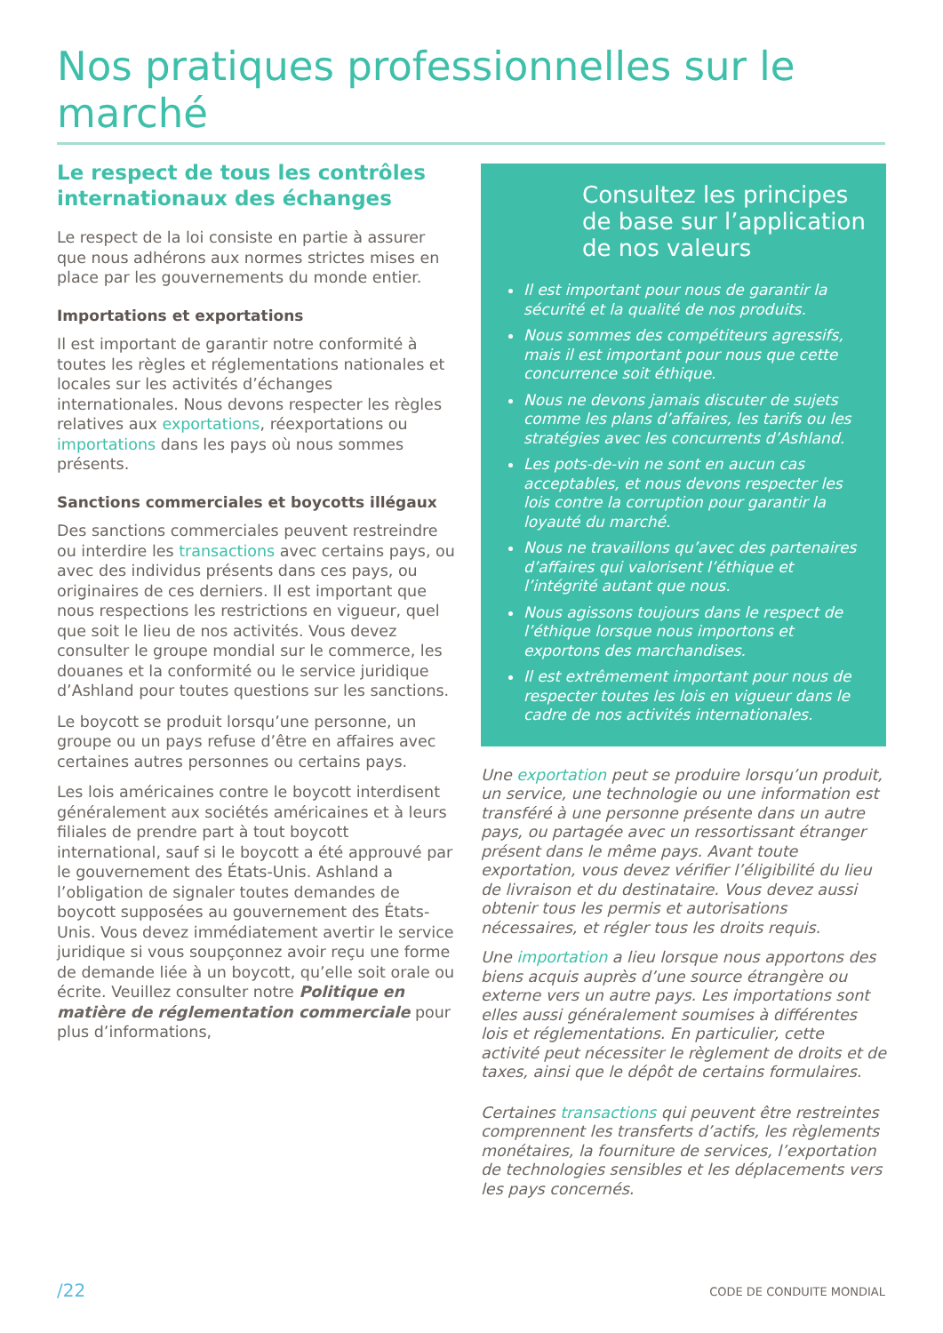Nos pratiques professionnelles sur le marché
Le respect de tous les contrôles internationaux des échanges
Le respect de la loi consiste en partie à assurer que nous adhérons aux normes strictes mises en place par les gouvernements du monde entier.
Importations et exportations
Il est important de garantir notre conformité à toutes les règles et réglementations nationales et locales sur les activités d’échanges internationales. Nous devons respecter les règles relatives aux exportations, réexportations ou importations dans les pays où nous sommes présents.
Sanctions commerciales et boycotts illégaux
Des sanctions commerciales peuvent restreindre ou interdire les transactions avec certains pays, ou avec des individus présents dans ces pays, ou originaires de ces derniers. Il est important que nous respections les restrictions en vigueur, quel que soit le lieu de nos activités. Vous devez consulter le groupe mondial sur le commerce, les douanes et la conformité ou le service juridique d’Ashland pour toutes questions sur les sanctions.
Le boycott se produit lorsqu’une personne, un groupe ou un pays refuse d’être en affaires avec certaines autres personnes ou certains pays.
Les lois américaines contre le boycott interdisent généralement aux sociétés américaines et à leurs filiales de prendre part à tout boycott international, sauf si le boycott a été approuvé par le gouvernement des États-Unis. Ashland a l’obligation de signaler toutes demandes de boycott supposées au gouvernement des États-Unis. Vous devez immédiatement avertir le service juridique si vous soupçonnez avoir reçu une forme de demande liée à un boycott, qu’elle soit orale ou écrite. Veuillez consulter notre Politique en matière de réglementation commerciale pour plus d’informations,
Consultez les principes de base sur l’application de nos valeurs
Il est important pour nous de garantir la sécurité et la qualité de nos produits.
Nous sommes des compétiteurs agressifs, mais il est important pour nous que cette concurrence soit éthique.
Nous ne devons jamais discuter de sujets comme les plans d’affaires, les tarifs ou les stratégies avec les concurrents d’Ashland.
Les pots-de-vin ne sont en aucun cas acceptables, et nous devons respecter les lois contre la corruption pour garantir la loyauté du marché.
Nous ne travaillons qu’avec des partenaires d’affaires qui valorisent l’éthique et l’intégrité autant que nous.
Nous agissons toujours dans le respect de l’éthique lorsque nous importons et exportons des marchandises.
Il est extrêmement important pour nous de respecter toutes les lois en vigueur dans le cadre de nos activités internationales.
Une exportation peut se produire lorsqu’un produit, un service, une technologie ou une information est transféré à une personne présente dans un autre pays, ou partagée avec un ressortissant étranger présent dans le même pays. Avant toute exportation, vous devez vérifier l’éligibilité du lieu de livraison et du destinataire. Vous devez aussi obtenir tous les permis et autorisations nécessaires, et régler tous les droits requis.
Une importation a lieu lorsque nous apportons des biens acquis auprès d’une source étrangère ou externe vers un autre pays. Les importations sont elles aussi généralement soumises à différentes lois et réglementations. En particulier, cette activité peut nécessiter le règlement de droits et de taxes, ainsi que le dépôt de certains formulaires.
Certaines transactions qui peuvent être restreintes comprennent les transferts d’actifs, les règlements monétaires, la fourniture de services, l’exportation de technologies sensibles et les déplacements vers les pays concernés.
/22 CODE DE CONDUITE MONDIAL